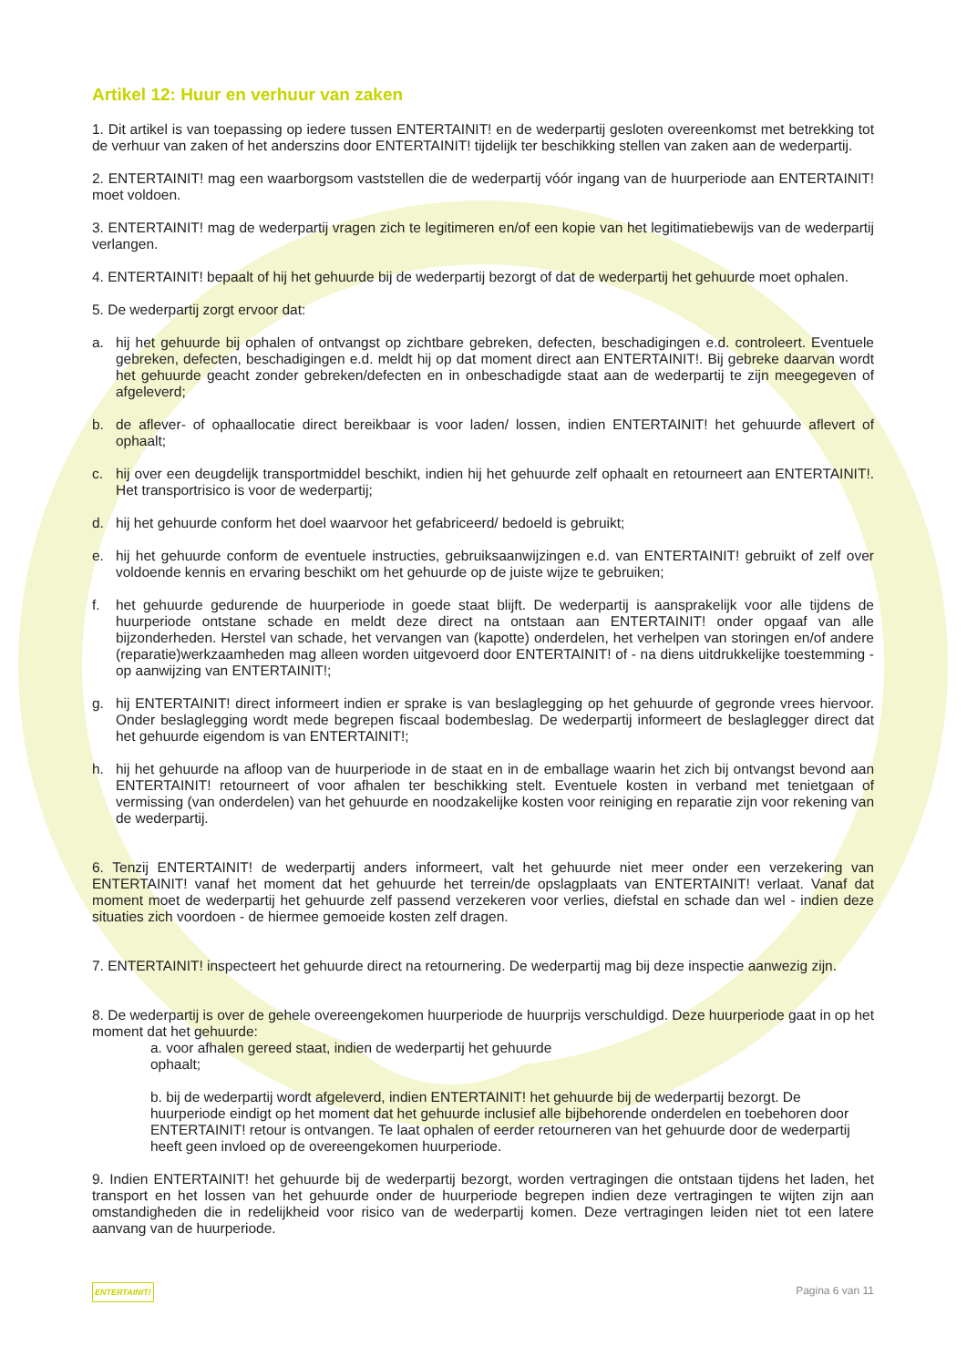Artikel 12: Huur en verhuur van zaken
1. Dit artikel is van toepassing op iedere tussen ENTERTAINIT! en de wederpartij gesloten overeenkomst met betrekking tot de verhuur van zaken of het anderszins door ENTERTAINIT! tijdelijk ter beschikking stellen van zaken aan de wederpartij.
2. ENTERTAINIT! mag een waarborgsom vaststellen die de wederpartij vóór ingang van de huurperiode aan ENTERTAINIT! moet voldoen.
3. ENTERTAINIT! mag de wederpartij vragen zich te legitimeren en/of een kopie van het legitimatiebewijs van de wederpartij verlangen.
4. ENTERTAINIT! bepaalt of hij het gehuurde bij de wederpartij bezorgt of dat de wederpartij het gehuurde moet ophalen.
5. De wederpartij zorgt ervoor dat:
a. hij het gehuurde bij ophalen of ontvangst op zichtbare gebreken, defecten, beschadigingen e.d. controleert. Eventuele gebreken, defecten, beschadigingen e.d. meldt hij op dat moment direct aan ENTERTAINIT!. Bij gebreke daarvan wordt het gehuurde geacht zonder gebreken/defecten en in onbeschadigde staat aan de wederpartij te zijn meegegeven of afgeleverd;
b. de aflever- of ophaallocatie direct bereikbaar is voor laden/ lossen, indien ENTERTAINIT! het gehuurde aflevert of ophaalt;
c. hij over een deugdelijk transportmiddel beschikt, indien hij het gehuurde zelf ophaalt en retourneert aan ENTERTAINIT!. Het transportrisico is voor de wederpartij;
d. hij het gehuurde conform het doel waarvoor het gefabriceerd/ bedoeld is gebruikt;
e. hij het gehuurde conform de eventuele instructies, gebruiksaanwijzingen e.d. van ENTERTAINIT! gebruikt of zelf over voldoende kennis en ervaring beschikt om het gehuurde op de juiste wijze te gebruiken;
f. het gehuurde gedurende de huurperiode in goede staat blijft. De wederpartij is aansprakelijk voor alle tijdens de huurperiode ontstane schade en meldt deze direct na ontstaan aan ENTERTAINIT! onder opgaaf van alle bijzonderheden. Herstel van schade, het vervangen van (kapotte) onderdelen, het verhelpen van storingen en/of andere (reparatie)werkzaamheden mag alleen worden uitgevoerd door ENTERTAINIT! of - na diens uitdrukkelijke toestemming - op aanwijzing van ENTERTAINIT!;
g. hij ENTERTAINIT! direct informeert indien er sprake is van beslaglegging op het gehuurde of gegronde vrees hiervoor. Onder beslaglegging wordt mede begrepen fiscaal bodembeslag. De wederpartij informeert de beslaglegger direct dat het gehuurde eigendom is van ENTERTAINIT!;
h. hij het gehuurde na afloop van de huurperiode in de staat en in de emballage waarin het zich bij ontvangst bevond aan ENTERTAINIT! retourneert of voor afhalen ter beschikking stelt. Eventuele kosten in verband met tenietgaan of vermissing (van onderdelen) van het gehuurde en noodzakelijke kosten voor reiniging en reparatie zijn voor rekening van de wederpartij.
6. Tenzij ENTERTAINIT! de wederpartij anders informeert, valt het gehuurde niet meer onder een verzekering van ENTERTAINIT! vanaf het moment dat het gehuurde het terrein/de opslagplaats van ENTERTAINIT! verlaat. Vanaf dat moment moet de wederpartij het gehuurde zelf passend verzekeren voor verlies, diefstal en schade dan wel - indien deze situaties zich voordoen - de hiermee gemoeide kosten zelf dragen.
7. ENTERTAINIT! inspecteert het gehuurde direct na retournering. De wederpartij mag bij deze inspectie aanwezig zijn.
8. De wederpartij is over de gehele overeengekomen huurperiode de huurprijs verschuldigd. Deze huurperiode gaat in op het moment dat het gehuurde:
a. voor afhalen gereed staat, indien de wederpartij het gehuurde
ophaalt;
b. bij de wederpartij wordt afgeleverd, indien ENTERTAINIT! het gehuurde bij de wederpartij bezorgt. De huurperiode eindigt op het moment dat het gehuurde inclusief alle bijbehorende onderdelen en toebehoren door ENTERTAINIT! retour is ontvangen. Te laat ophalen of eerder retourneren van het gehuurde door de wederpartij heeft geen invloed op de overeengekomen huurperiode.
9. Indien ENTERTAINIT! het gehuurde bij de wederpartij bezorgt, worden vertragingen die ontstaan tijdens het laden, het transport en het lossen van het gehuurde onder de huurperiode begrepen indien deze vertragingen te wijten zijn aan omstandigheden die in redelijkheid voor risico van de wederpartij komen. Deze vertragingen leiden niet tot een latere aanvang van de huurperiode.
ENTERTAINIT! Pagina 6 van 11